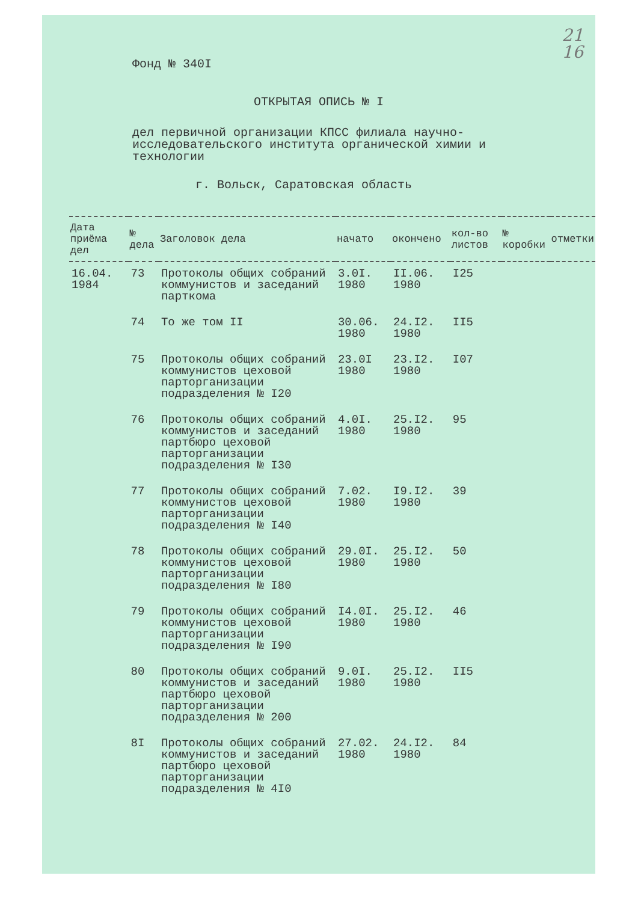21
16
Фонд № 340I
ОТКРЫТАЯ ОПИСЬ № I
дел первичной организации КПСС филиала научно-исследовательского института органической химии и технологии
г. Вольск, Саратовская область
| Дата приёма дел | № дела | Заголовок дела | начато | окончено | кол-во листов | № коробки | отметки |
| --- | --- | --- | --- | --- | --- | --- | --- |
| 16.04. 1984 | 73 | Протоколы общих собраний коммунистов и заседаний парткома | 3.0I. 1980 | II.06. 1980 | I25 | | |
| | 74 | То же том II | 30.06. 1980 | 24.I2. 1980 | II5 | | |
| | 75 | Протоколы общих собраний коммунистов цеховой парторганизации подразделения № I20 | 23.0I 1980 | 23.I2. 1980 | I07 | | |
| | 76 | Протоколы общих собраний коммунистов и заседаний партбюро цеховой парторганизации подразделения № I30 | 4.0I. 1980 | 25.I2. 1980 | 95 | | |
| | 77 | Протоколы общих собраний коммунистов цеховой парторганизации подразделения № I40 | 7.02. 1980 | I9.I2. 1980 | 39 | | |
| | 78 | Протоколы общих собраний коммунистов цеховой парторганизации подразделения № I80 | 29.0I. 1980 | 25.I2. 1980 | 50 | | |
| | 79 | Протоколы общих собраний коммунистов цеховой парторганизации подразделения № I90 | I4.0I. 1980 | 25.I2. 1980 | 46 | | |
| | 80 | Протоколы общих собраний коммунистов и заседаний партбюро цеховой парторганизации подразделения № 200 | 9.0I. 1980 | 25.I2. 1980 | II5 | | |
| | 8I | Протоколы общих собраний коммунистов и заседаний партбюро цеховой парторганизации подразделения № 4I0 | 27.02. 1980 | 24.I2. 1980 | 84 | | |